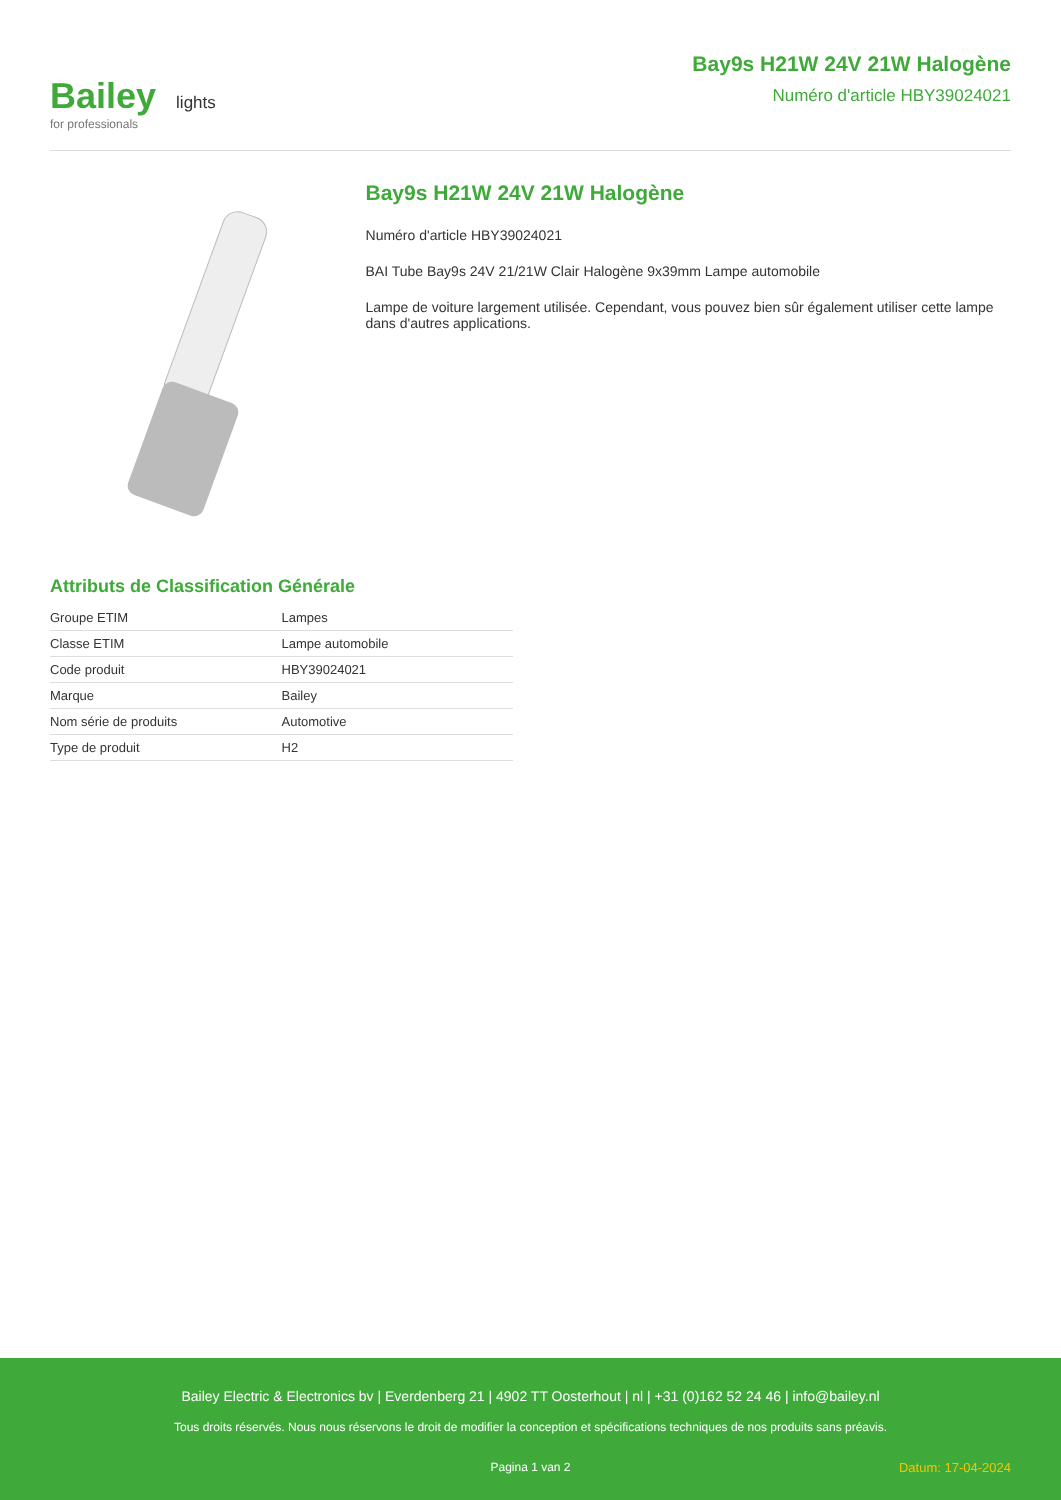Bailey lights
for professionals
Bay9s H21W 24V 21W Halogène
Numéro d'article HBY39024021
Bay9s H21W 24V 21W Halogène
Numéro d'article HBY39024021
BAI Tube Bay9s 24V 21/21W Clair Halogène 9x39mm Lampe automobile
Lampe de voiture largement utilisée. Cependant, vous pouvez bien sûr également utiliser cette lampe dans d'autres applications.
Attributs de Classification Générale
| Groupe ETIM | Lampes |
| Classe ETIM | Lampe automobile |
| Code produit | HBY39024021 |
| Marque | Bailey |
| Nom série de produits | Automotive |
| Type de produit | H2 |
Bailey Electric & Electronics bv | Everdenberg 21 | 4902 TT Oosterhout | nl | +31 (0)162 52 24 46 | info@bailey.nl
Tous droits réservés. Nous nous réservons le droit de modifier la conception et spécifications techniques de nos produits sans préavis.
Pagina 1 van 2 Datum: 17-04-2024